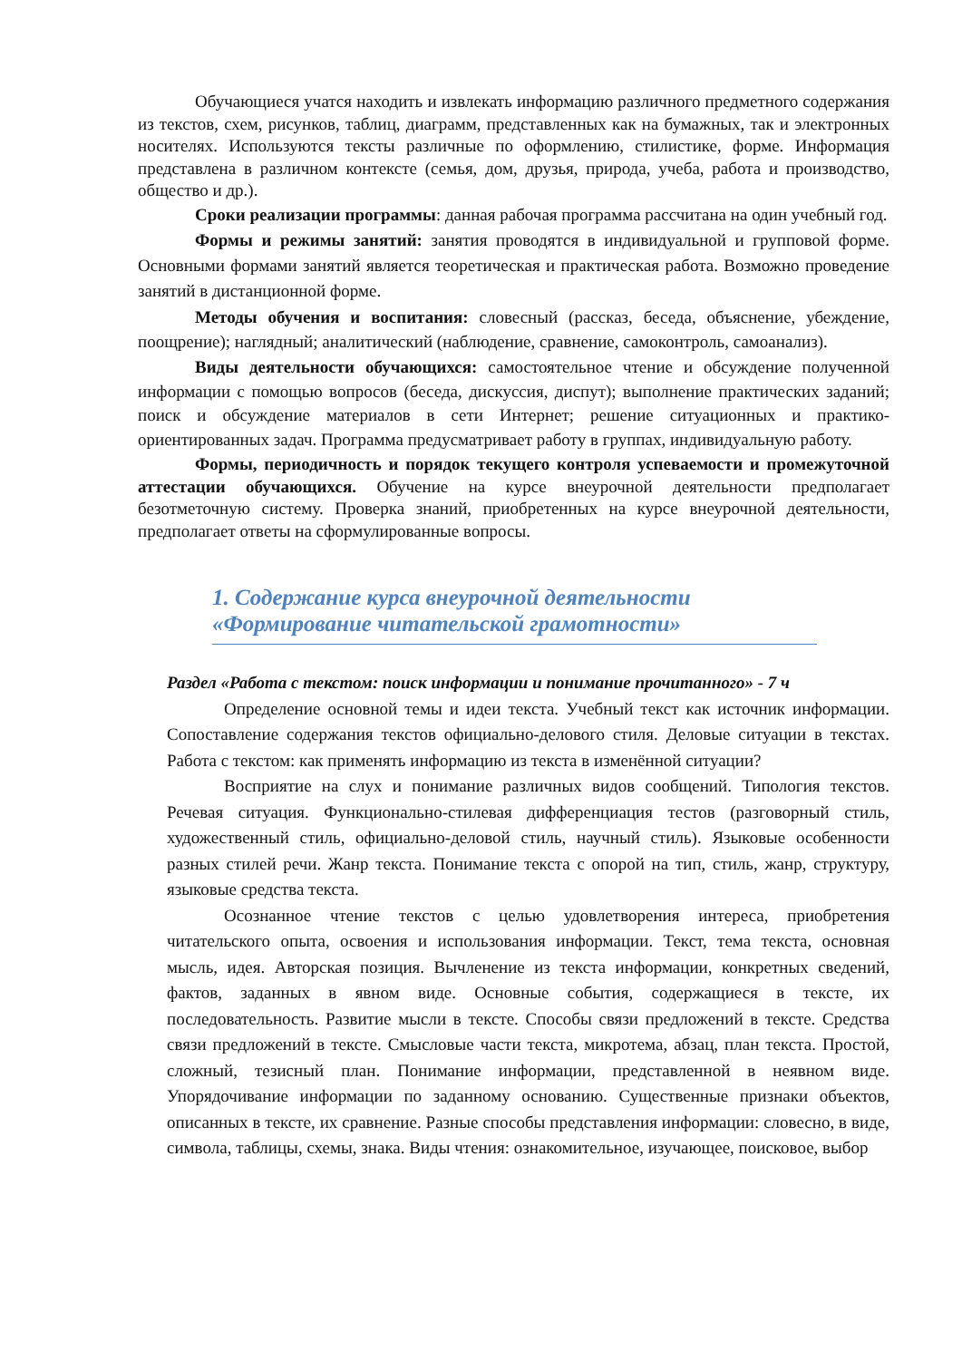Обучающиеся учатся находить и извлекать информацию различного предметного содержания из текстов, схем, рисунков, таблиц, диаграмм, представленных как на бумажных, так и электронных носителях. Используются тексты различные по оформлению, стилистике, форме. Информация представлена в различном контексте (семья, дом, друзья, природа, учеба, работа и производство, общество и др.).
Сроки реализации программы: данная рабочая программа рассчитана на один учебный год.
Формы и режимы занятий: занятия проводятся в индивидуальной и групповой форме. Основными формами занятий является теоретическая и практическая работа. Возможно проведение занятий в дистанционной форме.
Методы обучения и воспитания: словесный (рассказ, беседа, объяснение, убеждение, поощрение); наглядный; аналитический (наблюдение, сравнение, самоконтроль, самоанализ).
Виды деятельности обучающихся: самостоятельное чтение и обсуждение полученной информации с помощью вопросов (беседа, дискуссия, диспут); выполнение практических заданий; поиск и обсуждение материалов в сети Интернет; решение ситуационных и практико-ориентированных задач. Программа предусматривает работу в группах, индивидуальную работу.
Формы, периодичность и порядок текущего контроля успеваемости и промежуточной аттестации обучающихся. Обучение на курсе внеурочной деятельности предполагает безотметочную систему. Проверка знаний, приобретенных на курсе внеурочной деятельности, предполагает ответы на сформулированные вопросы.
1. Содержание курса внеурочной деятельности «Формирование читательской грамотности»
Раздел «Работа с текстом: поиск информации и понимание прочитанного» - 7 ч
Определение основной темы и идеи текста. Учебный текст как источник информации. Сопоставление содержания текстов официально-делового стиля. Деловые ситуации в текстах. Работа с текстом: как применять информацию из текста в изменённой ситуации?
Восприятие на слух и понимание различных видов сообщений. Типология текстов. Речевая ситуация. Функционально-стилевая дифференциация тестов (разговорный стиль, художественный стиль, официально-деловой стиль, научный стиль). Языковые особенности разных стилей речи. Жанр текста. Понимание текста с опорой на тип, стиль, жанр, структуру, языковые средства текста.
Осознанное чтение текстов с целью удовлетворения интереса, приобретения читательского опыта, освоения и использования информации. Текст, тема текста, основная мысль, идея. Авторская позиция. Вычленение из текста информации, конкретных сведений, фактов, заданных в явном виде. Основные события, содержащиеся в тексте, их последовательность. Развитие мысли в тексте. Способы связи предложений в тексте. Средства связи предложений в тексте. Смысловые части текста, микротема, абзац, план текста. Простой, сложный, тезисный план. Понимание информации, представленной в неявном виде. Упорядочивание информации по заданному основанию. Существенные признаки объектов, описанных в тексте, их сравнение. Разные способы представления информации: словесно, в виде, символа, таблицы, схемы, знака. Виды чтения: ознакомительное, изучающее, поисковое, выбор